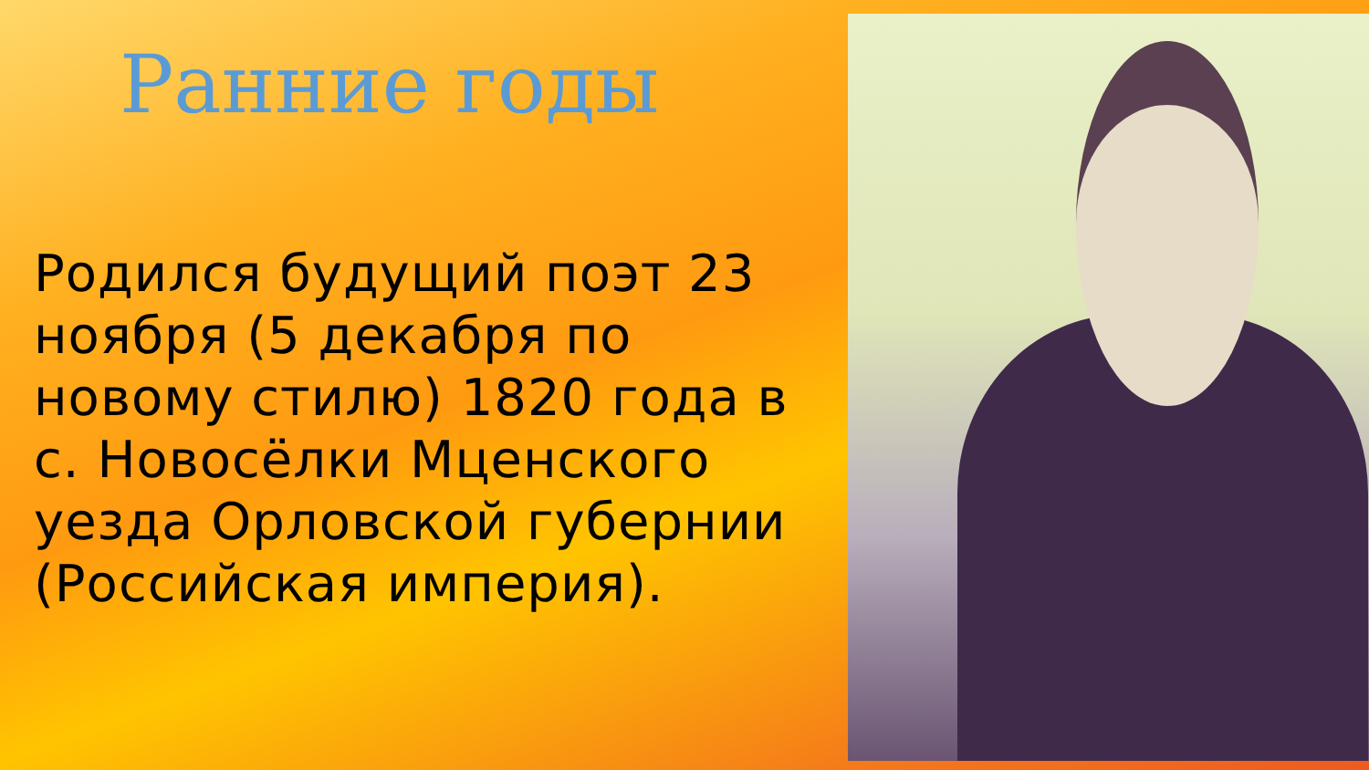Ранние годы
Родился будущий поэт 23 ноября (5 декабря по новому стилю) 1820 года в с. Новосёлки Мценского уезда Орловской губернии (Российская империя).